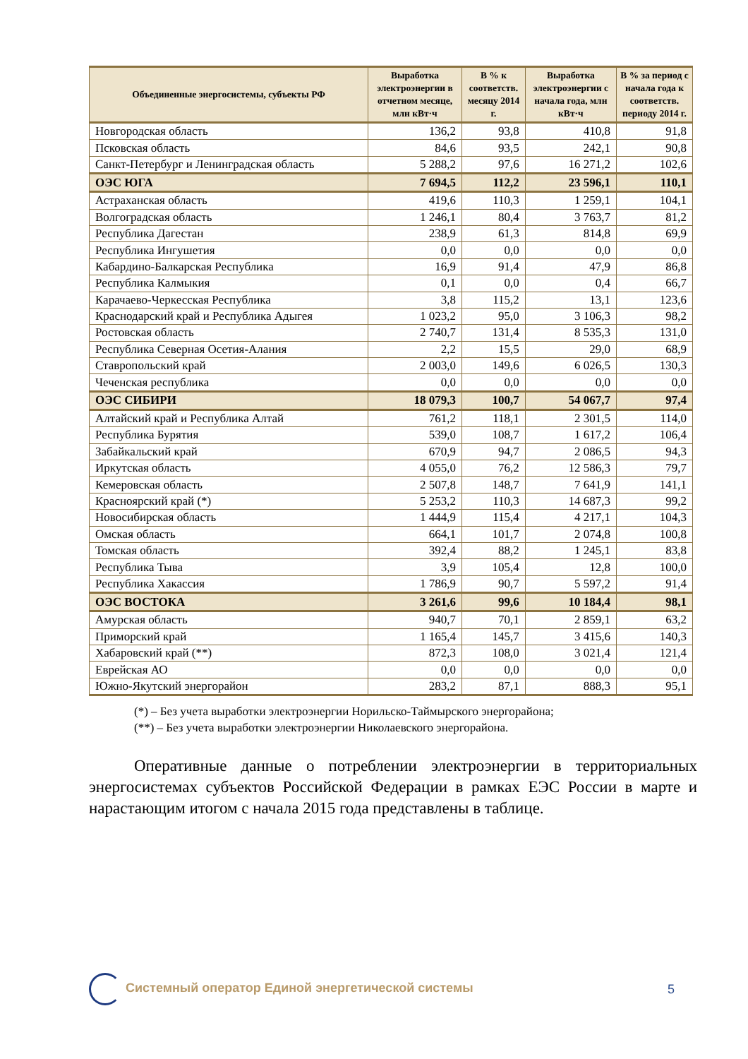| Объединенные энергосистемы, субъекты РФ | Выработка электроэнергии в отчетном месяце, млн кВт·ч | В % к соответств. месяцу 2014 г. | Выработка электроэнергии с начала года, млн кВт·ч | В % за период с начала года к соответств. периоду 2014 г. |
| --- | --- | --- | --- | --- |
| Новгородская область | 136,2 | 93,8 | 410,8 | 91,8 |
| Псковская область | 84,6 | 93,5 | 242,1 | 90,8 |
| Санкт-Петербург и Ленинградская область | 5 288,2 | 97,6 | 16 271,2 | 102,6 |
| ОЭС ЮГА | 7 694,5 | 112,2 | 23 596,1 | 110,1 |
| Астраханская область | 419,6 | 110,3 | 1 259,1 | 104,1 |
| Волгоградская область | 1 246,1 | 80,4 | 3 763,7 | 81,2 |
| Республика Дагестан | 238,9 | 61,3 | 814,8 | 69,9 |
| Республика Ингушетия | 0,0 | 0,0 | 0,0 | 0,0 |
| Кабардино-Балкарская Республика | 16,9 | 91,4 | 47,9 | 86,8 |
| Республика Калмыкия | 0,1 | 0,0 | 0,4 | 66,7 |
| Карачаево-Черкесская Республика | 3,8 | 115,2 | 13,1 | 123,6 |
| Краснодарский край и Республика Адыгея | 1 023,2 | 95,0 | 3 106,3 | 98,2 |
| Ростовская область | 2 740,7 | 131,4 | 8 535,3 | 131,0 |
| Республика Северная Осетия-Алания | 2,2 | 15,5 | 29,0 | 68,9 |
| Ставропольский край | 2 003,0 | 149,6 | 6 026,5 | 130,3 |
| Чеченская республика | 0,0 | 0,0 | 0,0 | 0,0 |
| ОЭС СИБИРИ | 18 079,3 | 100,7 | 54 067,7 | 97,4 |
| Алтайский край и Республика Алтай | 761,2 | 118,1 | 2 301,5 | 114,0 |
| Республика Бурятия | 539,0 | 108,7 | 1 617,2 | 106,4 |
| Забайкальский край | 670,9 | 94,7 | 2 086,5 | 94,3 |
| Иркутская область | 4 055,0 | 76,2 | 12 586,3 | 79,7 |
| Кемеровская область | 2 507,8 | 148,7 | 7 641,9 | 141,1 |
| Красноярский край (*) | 5 253,2 | 110,3 | 14 687,3 | 99,2 |
| Новосибирская область | 1 444,9 | 115,4 | 4 217,1 | 104,3 |
| Омская область | 664,1 | 101,7 | 2 074,8 | 100,8 |
| Томская область | 392,4 | 88,2 | 1 245,1 | 83,8 |
| Республика Тыва | 3,9 | 105,4 | 12,8 | 100,0 |
| Республика Хакассия | 1 786,9 | 90,7 | 5 597,2 | 91,4 |
| ОЭС ВОСТОКА | 3 261,6 | 99,6 | 10 184,4 | 98,1 |
| Амурская область | 940,7 | 70,1 | 2 859,1 | 63,2 |
| Приморский край | 1 165,4 | 145,7 | 3 415,6 | 140,3 |
| Хабаровский край (**) | 872,3 | 108,0 | 3 021,4 | 121,4 |
| Еврейская АО | 0,0 | 0,0 | 0,0 | 0,0 |
| Южно-Якутский энергорайон | 283,2 | 87,1 | 888,3 | 95,1 |
(*) – Без учета выработки электроэнергии Норильско-Таймырского энергорайона;
(**) – Без учета выработки электроэнергии Николаевского энергорайона.
Оперативные данные о потреблении электроэнергии в территориальных энергосистемах субъектов Российской Федерации в рамках ЕЭС России в марте и нарастающим итогом с начала 2015 года представлены в таблице.
Системный оператор Единой энергетической системы
5